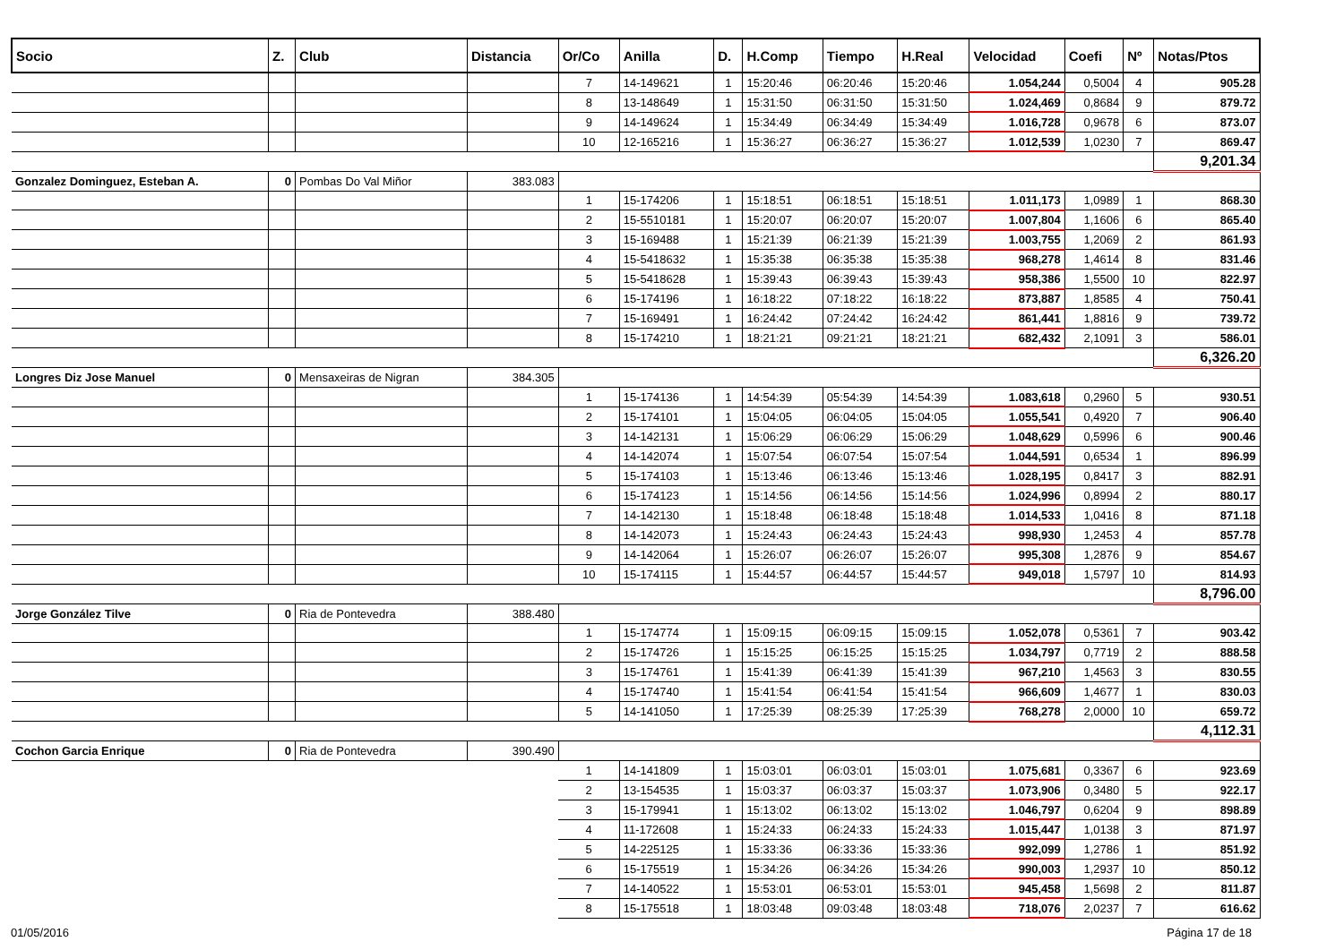| Socio | Z. | Club | Distancia | Or/Co | Anilla | D. | H.Comp | Tiempo | H.Real | Velocidad | Coefi | Nº | Notas/Ptos |
| --- | --- | --- | --- | --- | --- | --- | --- | --- | --- | --- | --- | --- | --- |
| | | | | 7 | 14-149621 | 1 | 15:20:46 | 06:20:46 | 15:20:46 | 1.054,244 | 0,5004 | 4 | 905.28 |
| | | | | 8 | 13-148649 | 1 | 15:31:50 | 06:31:50 | 15:31:50 | 1.024,469 | 0,8684 | 9 | 879.72 |
| | | | | 9 | 14-149624 | 1 | 15:34:49 | 06:34:49 | 15:34:49 | 1.016,728 | 0,9678 | 6 | 873.07 |
| | | | | 10 | 12-165216 | 1 | 15:36:27 | 06:36:27 | 15:36:27 | 1.012,539 | 1,0230 | 7 | 869.47 |
| | | | | | | | | | | | | | 9,201.34 |
| Gonzalez Dominguez, Esteban A. | 0 | Pombas Do Val Miñor | 383.083 | | | | | | | | | | |
| | | | | 1 | 15-174206 | 1 | 15:18:51 | 06:18:51 | 15:18:51 | 1.011,173 | 1,0989 | 1 | 868.30 |
| | | | | 2 | 15-5510181 | 1 | 15:20:07 | 06:20:07 | 15:20:07 | 1.007,804 | 1,1606 | 6 | 865.40 |
| | | | | 3 | 15-169488 | 1 | 15:21:39 | 06:21:39 | 15:21:39 | 1.003,755 | 1,2069 | 2 | 861.93 |
| | | | | 4 | 15-5418632 | 1 | 15:35:38 | 06:35:38 | 15:35:38 | 968,278 | 1,4614 | 8 | 831.46 |
| | | | | 5 | 15-5418628 | 1 | 15:39:43 | 06:39:43 | 15:39:43 | 958,386 | 1,5500 | 10 | 822.97 |
| | | | | 6 | 15-174196 | 1 | 16:18:22 | 07:18:22 | 16:18:22 | 873,887 | 1,8585 | 4 | 750.41 |
| | | | | 7 | 15-169491 | 1 | 16:24:42 | 07:24:42 | 16:24:42 | 861,441 | 1,8816 | 9 | 739.72 |
| | | | | 8 | 15-174210 | 1 | 18:21:21 | 09:21:21 | 18:21:21 | 682,432 | 2,1091 | 3 | 586.01 |
| | | | | | | | | | | | | | 6,326.20 |
| Longres Diz Jose Manuel | 0 | Mensaxeiras de Nigran | 384.305 | | | | | | | | | | |
| | | | | 1 | 15-174136 | 1 | 14:54:39 | 05:54:39 | 14:54:39 | 1.083,618 | 0,2960 | 5 | 930.51 |
| | | | | 2 | 15-174101 | 1 | 15:04:05 | 06:04:05 | 15:04:05 | 1.055,541 | 0,4920 | 7 | 906.40 |
| | | | | 3 | 14-142131 | 1 | 15:06:29 | 06:06:29 | 15:06:29 | 1.048,629 | 0,5996 | 6 | 900.46 |
| | | | | 4 | 14-142074 | 1 | 15:07:54 | 06:07:54 | 15:07:54 | 1.044,591 | 0,6534 | 1 | 896.99 |
| | | | | 5 | 15-174103 | 1 | 15:13:46 | 06:13:46 | 15:13:46 | 1.028,195 | 0,8417 | 3 | 882.91 |
| | | | | 6 | 15-174123 | 1 | 15:14:56 | 06:14:56 | 15:14:56 | 1.024,996 | 0,8994 | 2 | 880.17 |
| | | | | 7 | 14-142130 | 1 | 15:18:48 | 06:18:48 | 15:18:48 | 1.014,533 | 1,0416 | 8 | 871.18 |
| | | | | 8 | 14-142073 | 1 | 15:24:43 | 06:24:43 | 15:24:43 | 998,930 | 1,2453 | 4 | 857.78 |
| | | | | 9 | 14-142064 | 1 | 15:26:07 | 06:26:07 | 15:26:07 | 995,308 | 1,2876 | 9 | 854.67 |
| | | | | 10 | 15-174115 | 1 | 15:44:57 | 06:44:57 | 15:44:57 | 949,018 | 1,5797 | 10 | 814.93 |
| | | | | | | | | | | | | | 8,796.00 |
| Jorge González Tilve | 0 | Ria de Pontevedra | 388.480 | | | | | | | | | | |
| | | | | 1 | 15-174774 | 1 | 15:09:15 | 06:09:15 | 15:09:15 | 1.052,078 | 0,5361 | 7 | 903.42 |
| | | | | 2 | 15-174726 | 1 | 15:15:25 | 06:15:25 | 15:15:25 | 1.034,797 | 0,7719 | 2 | 888.58 |
| | | | | 3 | 15-174761 | 1 | 15:41:39 | 06:41:39 | 15:41:39 | 967,210 | 1,4563 | 3 | 830.55 |
| | | | | 4 | 15-174740 | 1 | 15:41:54 | 06:41:54 | 15:41:54 | 966,609 | 1,4677 | 1 | 830.03 |
| | | | | 5 | 14-141050 | 1 | 17:25:39 | 08:25:39 | 17:25:39 | 768,278 | 2,0000 | 10 | 659.72 |
| | | | | | | | | | | | | | 4,112.31 |
| Cochon Garcia Enrique | 0 | Ria de Pontevedra | 390.490 | | | | | | | | | | |
| | | | | 1 | 14-141809 | 1 | 15:03:01 | 06:03:01 | 15:03:01 | 1.075,681 | 0,3367 | 6 | 923.69 |
| | | | | 2 | 13-154535 | 1 | 15:03:37 | 06:03:37 | 15:03:37 | 1.073,906 | 0,3480 | 5 | 922.17 |
| | | | | 3 | 15-179941 | 1 | 15:13:02 | 06:13:02 | 15:13:02 | 1.046,797 | 0,6204 | 9 | 898.89 |
| | | | | 4 | 11-172608 | 1 | 15:24:33 | 06:24:33 | 15:24:33 | 1.015,447 | 1,0138 | 3 | 871.97 |
| | | | | 5 | 14-225125 | 1 | 15:33:36 | 06:33:36 | 15:33:36 | 992,099 | 1,2786 | 1 | 851.92 |
| | | | | 6 | 15-175519 | 1 | 15:34:26 | 06:34:26 | 15:34:26 | 990,003 | 1,2937 | 10 | 850.12 |
| | | | | 7 | 14-140522 | 1 | 15:53:01 | 06:53:01 | 15:53:01 | 945,458 | 1,5698 | 2 | 811.87 |
| | | | | 8 | 15-175518 | 1 | 18:03:48 | 09:03:48 | 18:03:48 | 718,076 | 2,0237 | 7 | 616.62 |
01/05/2016 Página 17 de 18